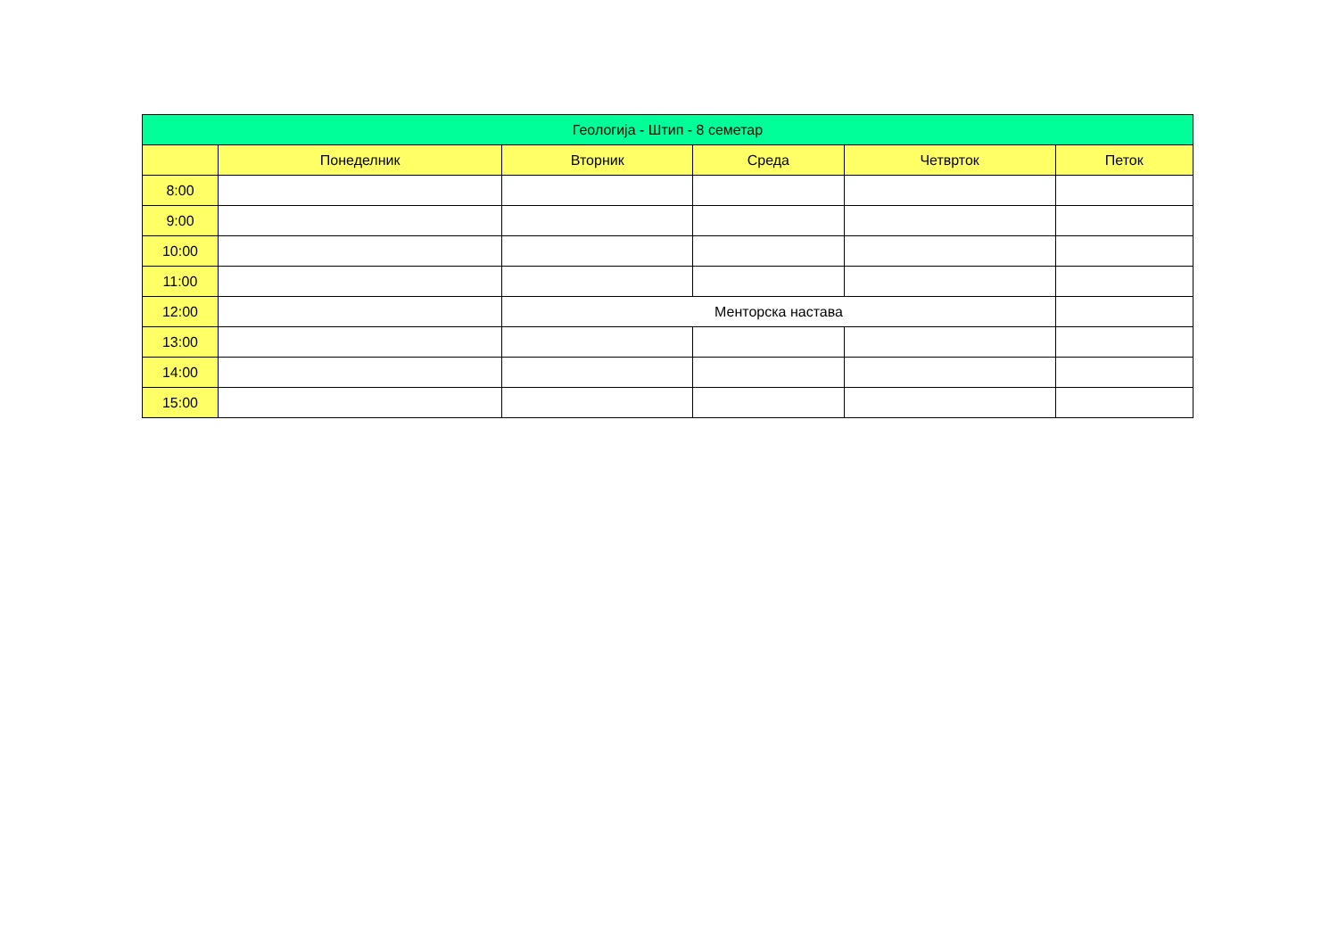| Геологија - Штип - 8 семетар | | | | | |
| --- | --- | --- | --- | --- | --- |
| | Понеделник | Вторник | Среда | Четврток | Петок |
| 8:00 | | | | | |
| 9:00 | | | | | |
| 10:00 | | | | | |
| 11:00 | | | | | |
| 12:00 | | Менторска настава | | | |
| 13:00 | | | | | |
| 14:00 | | | | | |
| 15:00 | | | | | |